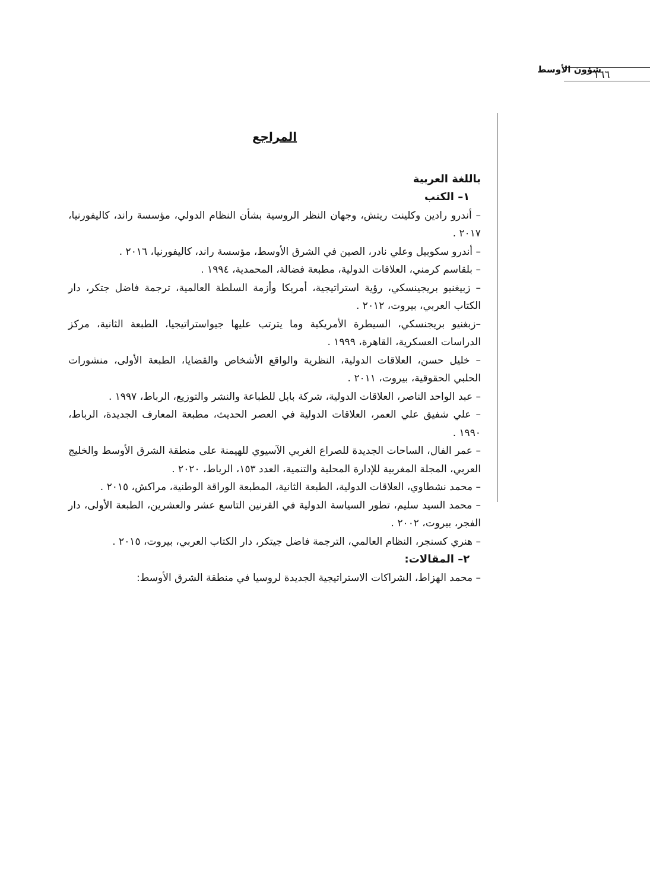١٦٦
شؤون الأوسط
المراجع
باللغة العربية
١– الكتب
– أندرو رادين وكلينت ريتش، وجهان النظر الروسية بشأن النظام الدولي، مؤسسة راند، كاليفورنيا، ٢٠١٧ .
– أندرو سكوبيل وعلي نادر، الصين في الشرق الأوسط، مؤسسة راند، كاليفورنيا، ٢٠١٦ .
– بلقاسم كرمني، العلاقات الدولية، مطبعة فضالة، المحمدية، ١٩٩٤ .
– زبيغنيو بريجينسكي، رؤية استراتيجية، أمريكا وأزمة السلطة العالمية، ترجمة فاضل جتكر، دار الكتاب العربي، بيروت، ٢٠١٢ .
–زبغنيو بريجنسكي، السيطرة الأمريكية وما يترتب عليها جيواستراتيجيا، الطبعة الثانية، مركز الدراسات العسكرية، القاهرة، ١٩٩٩ .
– خليل حسن، العلاقات الدولية، النظرية والواقع الأشخاص والقضايا، الطبعة الأولى، منشورات الحلبي الحقوقية، بيروت، ٢٠١١ .
– عبد الواحد الناصر، العلاقات الدولية، شركة بابل للطباعة والنشر والتوزيع، الرباط، ١٩٩٧ .
– علي شفيق علي العمر، العلاقات الدولية في العصر الحديث، مطبعة المعارف الجديدة، الرباط، ١٩٩٠ .
– عمر الفال، الساحات الجديدة للصراع الغربي الآسيوي للهيمنة على منطقة الشرق الأوسط والخليج العربي، المجلة المغربية للإدارة المحلية والتنمية، العدد ١٥٣، الرباط، ٢٠٢٠ .
– محمد نشطاوي، العلاقات الدولية، الطبعة الثانية، المطبعة الوراقة الوطنية، مراكش، ٢٠١٥ .
– محمد السيد سليم، تطور السياسة الدولية في القرنين التاسع عشر والعشرين، الطبعة الأولى، دار الفجر، بيروت، ٢٠٠٢ .
– هنري كسنجر، النظام العالمي، الترجمة فاضل جيتكر، دار الكتاب العربي، بيروت، ٢٠١٥ .
٢– المقالات:
– محمد الهزاط، الشراكات الاستراتيجية الجديدة لروسيا في منطقة الشرق الأوسط: